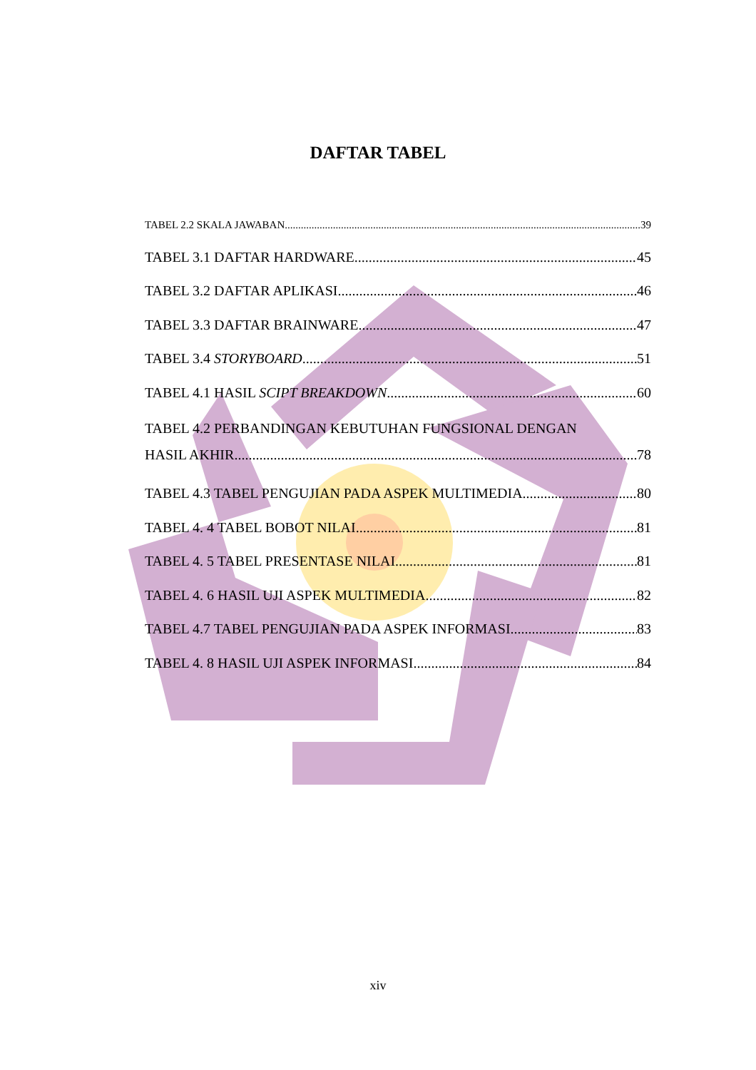DAFTAR TABEL
TABEL 2.2 SKALA JAWABAN 39
TABEL 3.1 DAFTAR HARDWARE 45
TABEL 3.2 DAFTAR APLIKASI 46
TABEL 3.3 DAFTAR BRAINWARE 47
TABEL 3.4 STORYBOARD 51
TABEL 4.1 HASIL SCIPT BREAKDOWN 60
TABEL 4.2 PERBANDINGAN KEBUTUHAN FUNGSIONAL DENGAN
HASIL AKHIR 78
TABEL 4.3 TABEL PENGUJIAN PADA ASPEK MULTIMEDIA 80
TABEL 4. 4 TABEL BOBOT NILAI 81
TABEL 4. 5 TABEL PRESENTASE NILAI 81
TABEL 4. 6 HASIL UJI ASPEK MULTIMEDIA 82
TABEL 4.7 TABEL PENGUJIAN PADA ASPEK INFORMASI 83
TABEL 4. 8 HASIL UJI ASPEK INFORMASI 84
xiv